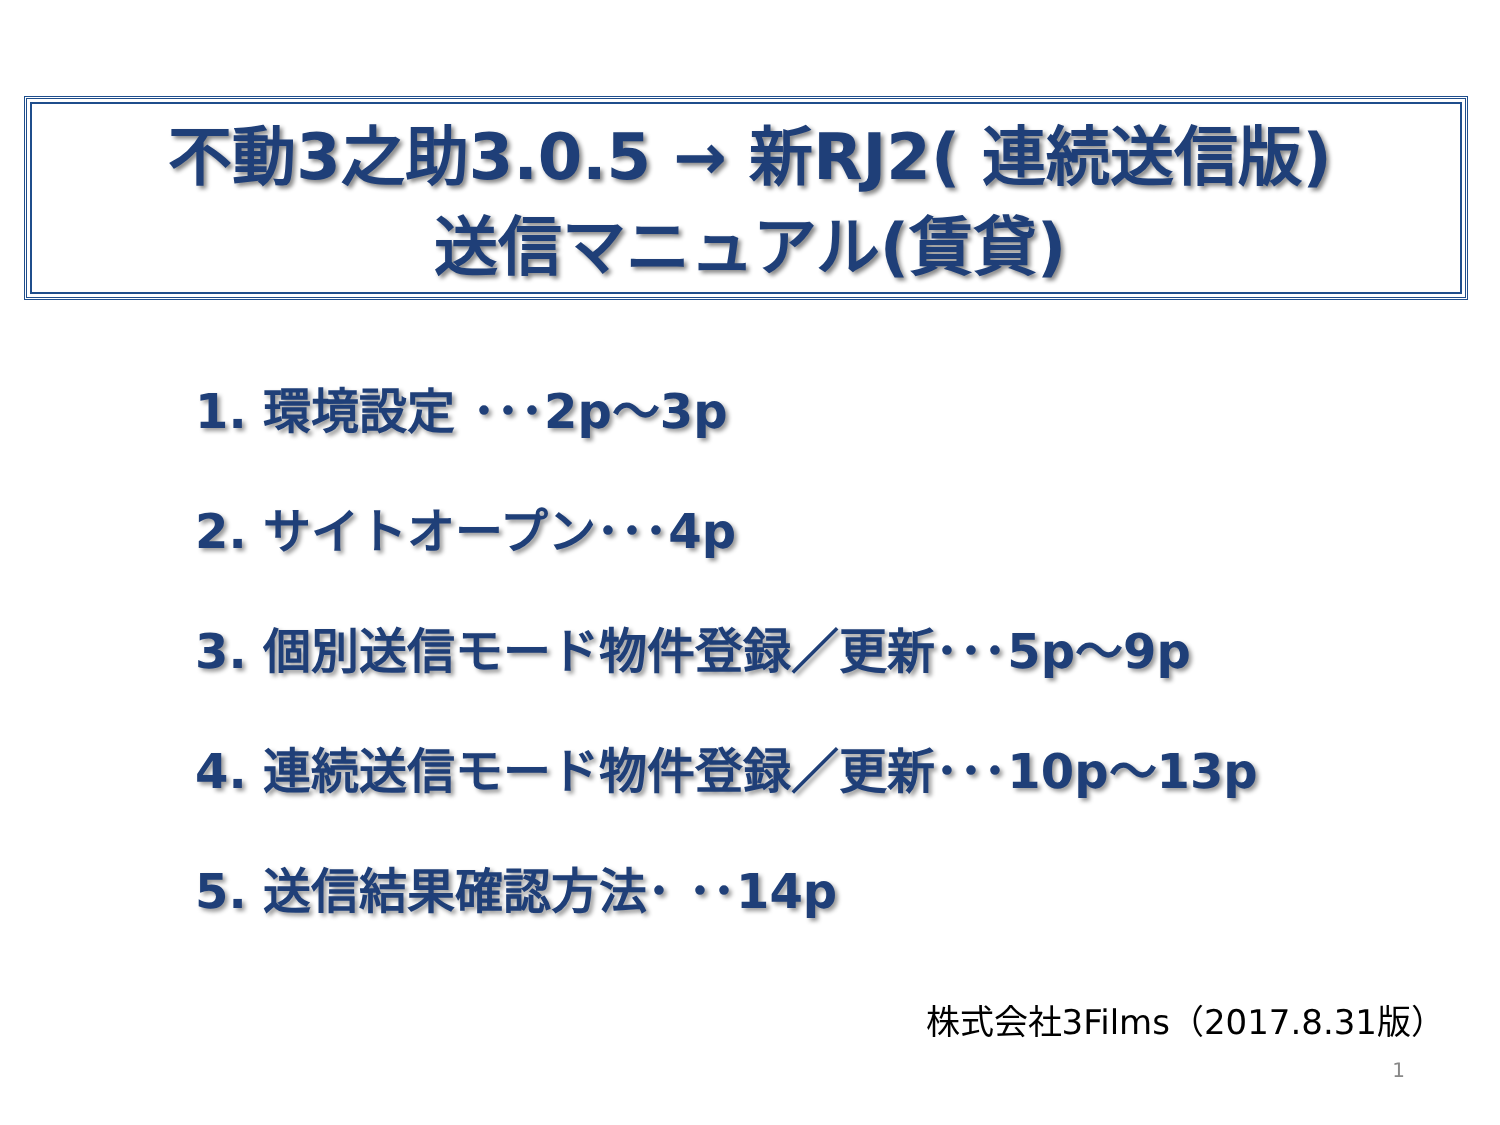不動3之助3.0.5 → 新RJ2( 連続送信版)
送信マニュアル(賃貸)
1. 環境設定 ･･･2p～3p
2. サイトオープン･･･4p
3. 個別送信モード物件登録／更新･･･5p～9p
4. 連続送信モード物件登録／更新･･･10p～13p
5. 送信結果確認方法･ ･･14p
株式会社3Films（2017.8.31版）
1